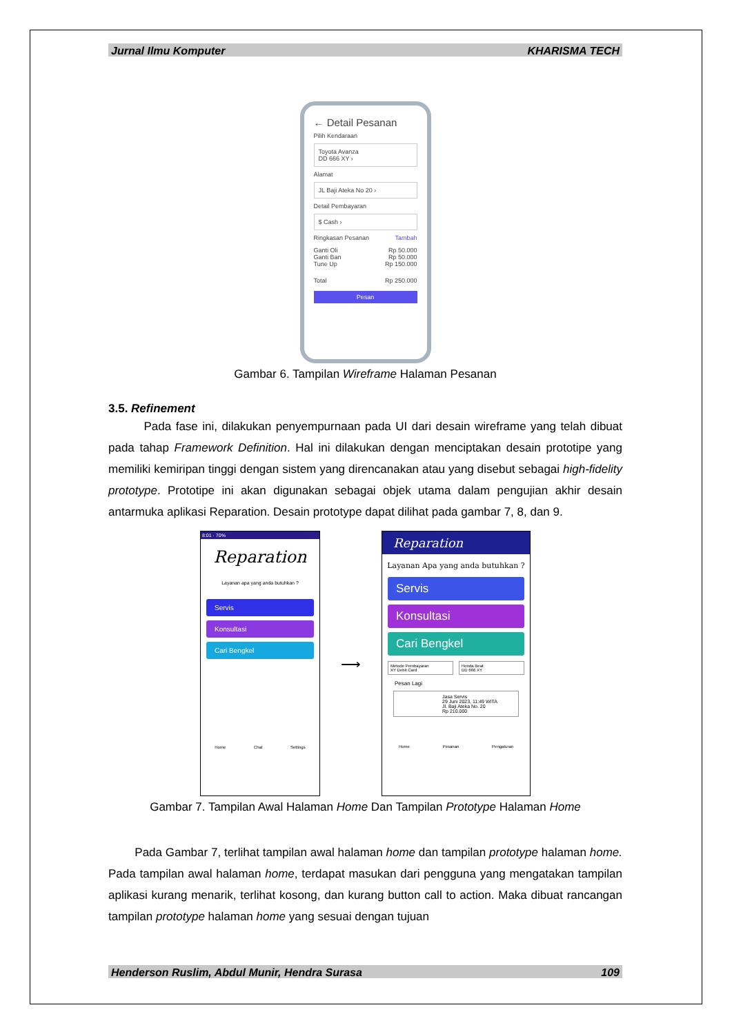Jurnal Ilmu Komputer KHARISMA TECH
← Detail Pesanan
Pilih Kendaraan
Toyota Avanza
DD 666 XY ›
Alamat
JL Baji Ateka No 20 ›
Detail Pembayaran
$ Cash ›
Ringkasan Pesanan Tambah
Ganti Oli Rp 50.000
Ganti Ban Rp 50.000
Tune Up Rp 150.000
Total Rp 250.000
Pesan
Gambar 6. Tampilan Wireframe Halaman Pesanan
3.5. Refinement
Pada fase ini, dilakukan penyempurnaan pada UI dari desain wireframe yang telah dibuat pada tahap Framework Definition. Hal ini dilakukan dengan menciptakan desain prototipe yang memiliki kemiripan tinggi dengan sistem yang direncanakan atau yang disebut sebagai high-fidelity prototype. Prototipe ini akan digunakan sebagai objek utama dalam pengujian akhir desain antarmuka aplikasi Reparation. Desain prototype dapat dilihat pada gambar 7, 8, dan 9.
8:01 · 70%
Reparation
Layanan apa yang anda butuhkan ?
Servis
Konsultasi
Cari Bengkel
Home Chat Settings
⟶
Reparation
Layanan Apa yang anda butuhkan ?
Servis
Konsultasi
Cari Bengkel
Metode Pembayaran
XY Debit Card
Honda Beat
DD 666 XY
Pesan Lagi
Jasa Servis
29 Juni 2023, 11:49 WITA
Jl. Baji Ateka No. 20
Rp 210.000
Home Pesanan Pengaturan
Gambar 7. Tampilan Awal Halaman Home Dan Tampilan Prototype Halaman Home
Pada Gambar 7, terlihat tampilan awal halaman home dan tampilan prototype halaman home. Pada tampilan awal halaman home, terdapat masukan dari pengguna yang mengatakan tampilan aplikasi kurang menarik, terlihat kosong, dan kurang button call to action. Maka dibuat rancangan tampilan prototype halaman home yang sesuai dengan tujuan
Henderson Ruslim, Abdul Munir, Hendra Surasa 109